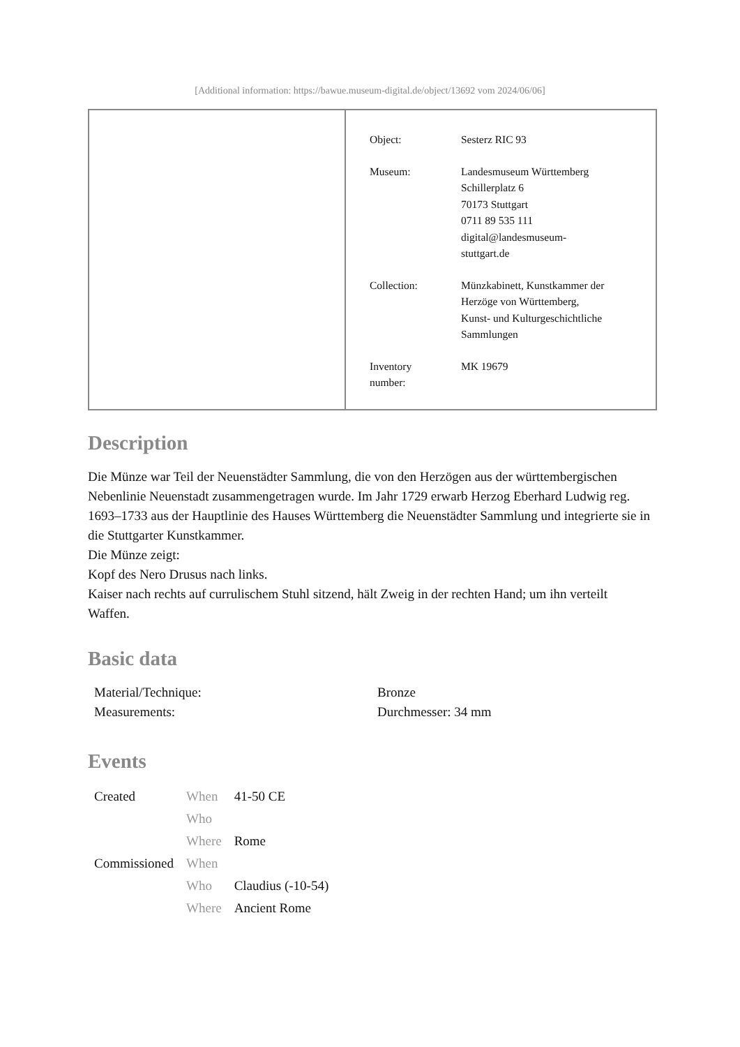[Additional information: https://bawue.museum-digital.de/object/13692 vom 2024/06/06]
| Object: | Sesterz RIC 93 |
| Museum: | Landesmuseum Württemberg Schillerplatz 6 70173 Stuttgart 0711 89 535 111 digital@landesmuseum- stuttgart.de |
| Collection: | Münzkabinett, Kunstkammer der Herzöge von Württemberg, Kunst- und Kulturgeschichtliche Sammlungen |
| Inventory number: | MK 19679 |
Description
Die Münze war Teil der Neuenstädter Sammlung, die von den Herzögen aus der württembergischen Nebenlinie Neuenstadt zusammengetragen wurde. Im Jahr 1729 erwarb Herzog Eberhard Ludwig reg. 1693–1733 aus der Hauptlinie des Hauses Württemberg die Neuenstädter Sammlung und integrierte sie in die Stuttgarter Kunstkammer.
Die Münze zeigt:
Kopf des Nero Drusus nach links.
Kaiser nach rechts auf currulischem Stuhl sitzend, hält Zweig in der rechten Hand; um ihn verteilt Waffen.
Basic data
| Material/Technique: | Bronze |
| Measurements: | Durchmesser: 34 mm |
Events
| Created | When | 41-50 CE |
| | Who | |
| | Where | Rome |
| Commissioned | When | |
| | Who | Claudius (-10-54) |
| | Where | Ancient Rome |